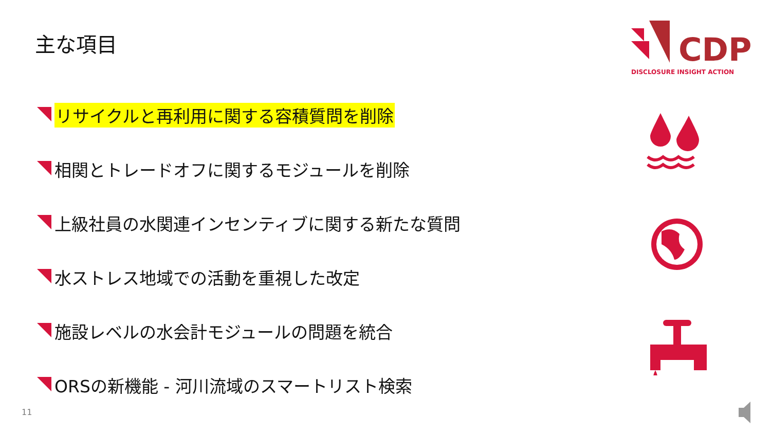主な項目
CDP
DISCLOSURE INSIGHT ACTION
リサイクルと再利用に関する容積質問を削除
相関とトレードオフに関するモジュールを削除
上級社員の水関連インセンティブに関する新たな質問
水ストレス地域での活動を重視した改定
施設レベルの水会計モジュールの問題を統合
ORSの新機能 - 河川流域のスマートリスト検索
11